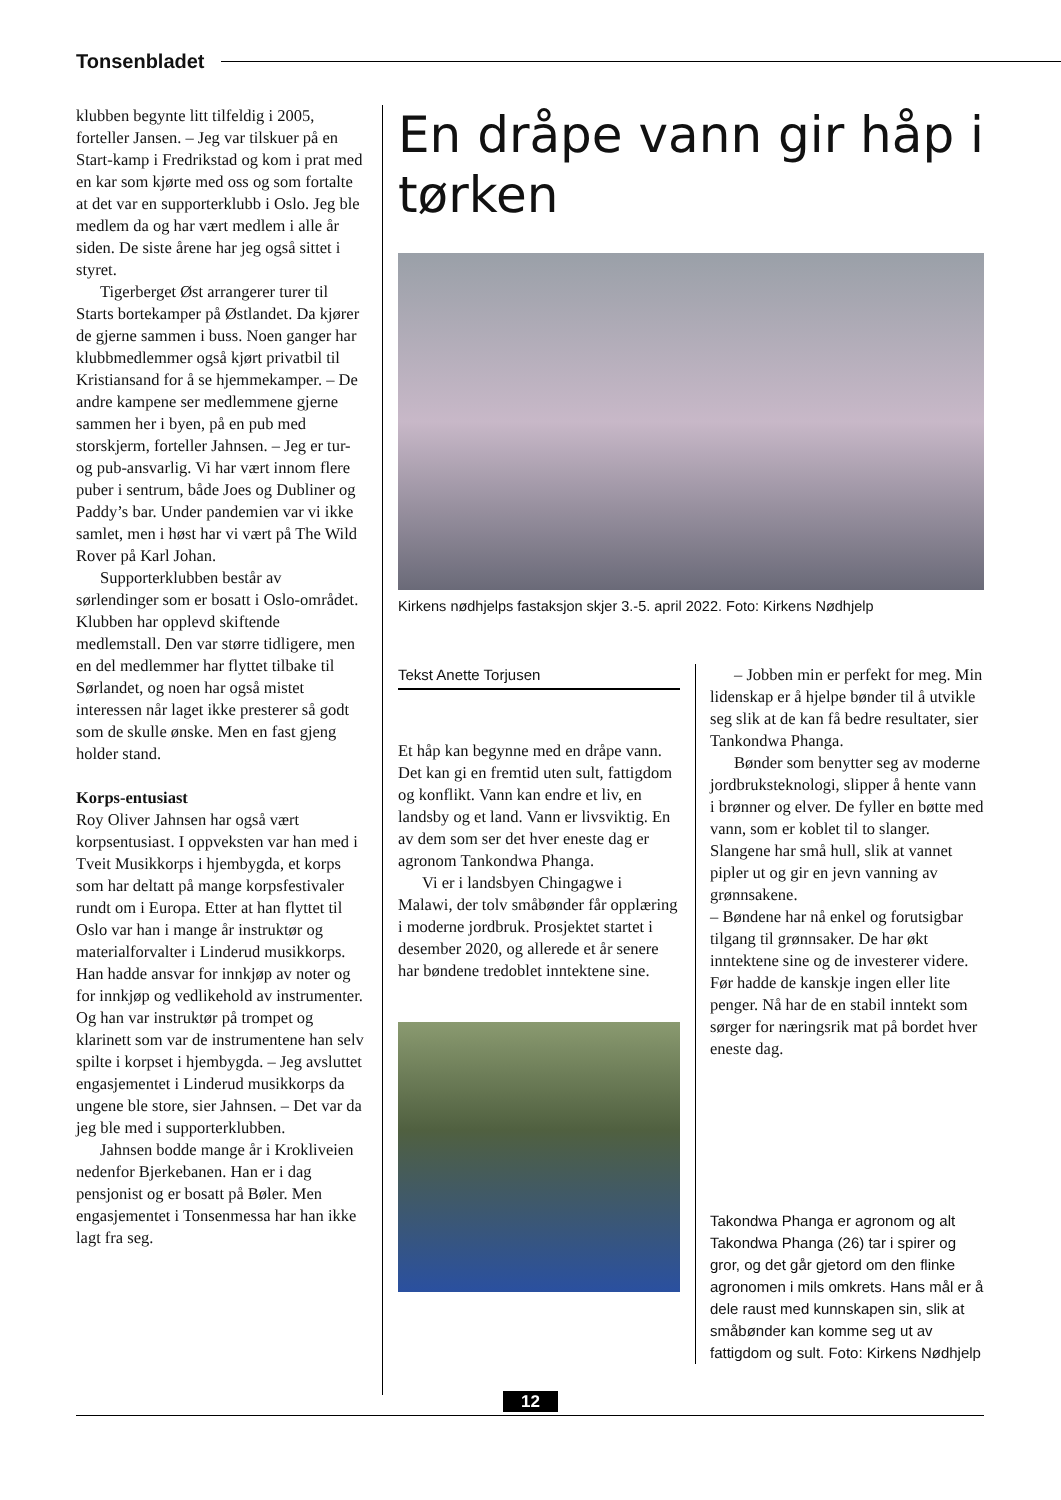Tonsenbladet
klubben begynte litt tilfeldig i 2005, forteller Jansen. – Jeg var tilskuer på en Start-kamp i Fredrikstad og kom i prat med en kar som kjørte med oss og som fortalte at det var en supporterklubb i Oslo. Jeg ble medlem da og har vært medlem i alle år siden. De siste årene har jeg også sittet i styret.
Tigerberget Øst arrangerer turer til Starts bortekamper på Østlandet. Da kjører de gjerne sammen i buss. Noen ganger har klubbmedlemmer også kjørt privatbil til Kristiansand for å se hjemmekamper. – De andre kampene ser medlemmene gjerne sammen her i byen, på en pub med storskjerm, forteller Jahnsen. – Jeg er tur- og pub-ansvarlig. Vi har vært innom flere puber i sentrum, både Joes og Dubliner og Paddy’s bar. Under pandemien var vi ikke samlet, men i høst har vi vært på The Wild Rover på Karl Johan.
Supporterklubben består av sørlendinger som er bosatt i Oslo-området. Klubben har opplevd skiftende medlemstall. Den var større tidligere, men en del medlemmer har flyttet tilbake til Sørlandet, og noen har også mistet interessen når laget ikke presterer så godt som de skulle ønske. Men en fast gjeng holder stand.
Korps-entusiast
Roy Oliver Jahnsen har også vært korpsentusiast. I oppveksten var han med i Tveit Musikkorps i hjembygda, et korps som har deltatt på mange korpsfestivaler rundt om i Europa. Etter at han flyttet til Oslo var han i mange år instruktør og materialforvalter i Linderud musikkorps. Han hadde ansvar for innkjøp av noter og for innkjøp og vedlikehold av instrumenter. Og han var instruktør på trompet og klarinett som var de instrumentene han selv spilte i korpset i hjembygda. – Jeg avsluttet engasjementet i Linderud musikkorps da ungene ble store, sier Jahnsen. – Det var da jeg ble med i supporterklubben.
Jahnsen bodde mange år i Krokliveien nedenfor Bjerkebanen. Han er i dag pensjonist og er bosatt på Bøler. Men engasjementet i Tonsenmessa har han ikke lagt fra seg.
En dråpe vann gir håp i tørken
Kirkens nødhjelps fastaksjon skjer 3.-5. april 2022. Foto: Kirkens Nødhjelp
Tekst Anette Torjusen
Et håp kan begynne med en dråpe vann. Det kan gi en fremtid uten sult, fattigdom og konflikt. Vann kan endre et liv, en landsby og et land. Vann er livsviktig. En av dem som ser det hver eneste dag er agronom Tankondwa Phanga.
Vi er i landsbyen Chingagwe i Malawi, der tolv småbønder får opplæring i moderne jordbruk. Prosjektet startet i desember 2020, og allerede et år senere har bøndene tredoblet inntektene sine.
– Jobben min er perfekt for meg. Min lidenskap er å hjelpe bønder til å utvikle seg slik at de kan få bedre resultater, sier Tankondwa Phanga.
Bønder som benytter seg av moderne jordbruksteknologi, slipper å hente vann i brønner og elver. De fyller en bøtte med vann, som er koblet til to slanger. Slangene har små hull, slik at vannet pipler ut og gir en jevn vanning av grønnsakene.
– Bøndene har nå enkel og forutsigbar tilgang til grønnsaker. De har økt inntektene sine og de investerer videre. Før hadde de kanskje ingen eller lite penger. Nå har de en stabil inntekt som sørger for næringsrik mat på bordet hver eneste dag.
Takondwa Phanga er agronom og alt Takondwa Phanga (26) tar i spirer og gror, og det går gjetord om den flinke agronomen i mils omkrets. Hans mål er å dele raust med kunnskapen sin, slik at småbønder kan komme seg ut av fattigdom og sult. Foto: Kirkens Nødhjelp
12